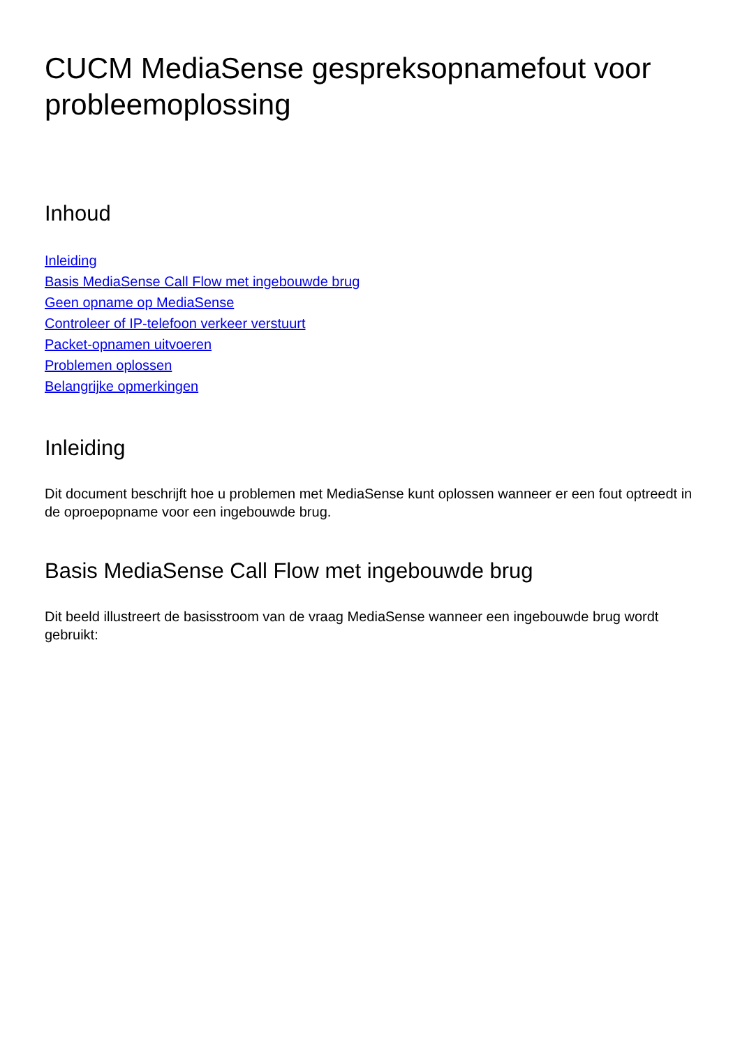CUCM MediaSense gespreksopnamefout voor probleemoplossing
Inhoud
Inleiding
Basis MediaSense Call Flow met ingebouwde brug
Geen opname op MediaSense
Controleer of IP-telefoon verkeer verstuurt
Packet-opnamen uitvoeren
Problemen oplossen
Belangrijke opmerkingen
Inleiding
Dit document beschrijft hoe u problemen met MediaSense kunt oplossen wanneer er een fout optreedt in de oproepopname voor een ingebouwde brug.
Basis MediaSense Call Flow met ingebouwde brug
Dit beeld illustreert de basisstroom van de vraag MediaSense wanneer een ingebouwde brug wordt gebruikt: